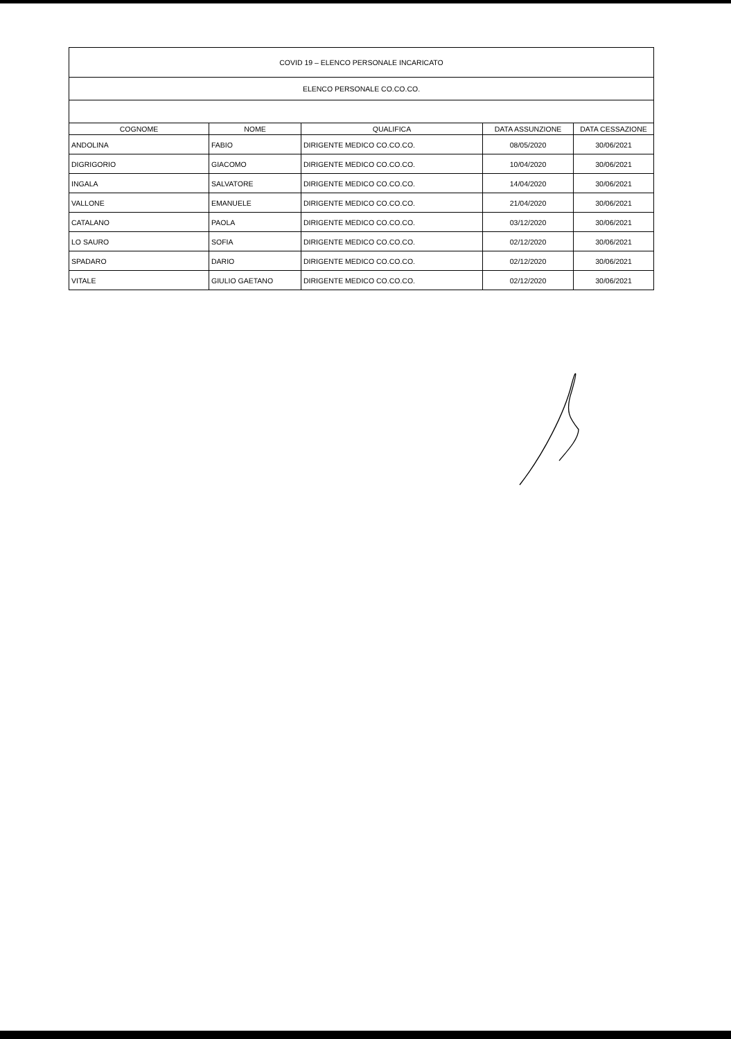| COVID 19 – ELENCO PERSONALE INCARICATO | | | | |
| ELENCO PERSONALE CO.CO.CO. | | | | |
| COGNOME | NOME | QUALIFICA | DATA ASSUNZIONE | DATA CESSAZIONE |
| ANDOLINA | FABIO | DIRIGENTE MEDICO CO.CO.CO. | 08/05/2020 | 30/06/2021 |
| DIGRIGORIO | GIACOMO | DIRIGENTE MEDICO CO.CO.CO. | 10/04/2020 | 30/06/2021 |
| INGALA | SALVATORE | DIRIGENTE MEDICO CO.CO.CO. | 14/04/2020 | 30/06/2021 |
| VALLONE | EMANUELE | DIRIGENTE MEDICO CO.CO.CO. | 21/04/2020 | 30/06/2021 |
| CATALANO | PAOLA | DIRIGENTE MEDICO CO.CO.CO. | 03/12/2020 | 30/06/2021 |
| LO SAURO | SOFIA | DIRIGENTE MEDICO CO.CO.CO. | 02/12/2020 | 30/06/2021 |
| SPADARO | DARIO | DIRIGENTE MEDICO CO.CO.CO. | 02/12/2020 | 30/06/2021 |
| VITALE | GIULIO GAETANO | DIRIGENTE MEDICO CO.CO.CO. | 02/12/2020 | 30/06/2021 |